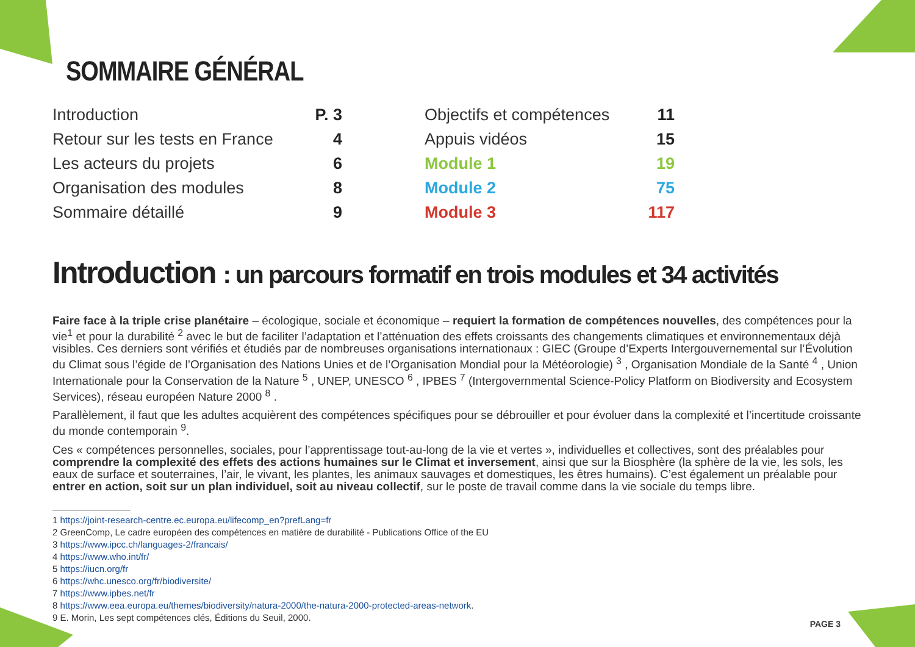SOMMAIRE GÉNÉRAL
Introduction P. 3
Retour sur les tests en France 4
Les acteurs du projets 6
Organisation des modules 8
Sommaire détaillé 9
Objectifs et compétences 11
Appuis vidéos 15
Module 1 19
Module 2 75
Module 3 117
Introduction : un parcours formatif en trois modules et 34 activités
Faire face à la triple crise planétaire – écologique, sociale et économique – requiert la formation de compétences nouvelles, des compétences pour la vie<sup>1</sup> et pour la durabilité <sup>2</sup> avec le but de faciliter l’adaptation et l’atténuation des effets croissants des changements climatiques et environnementaux déjà visibles. Ces derniers sont vérifiés et étudiés par de nombreuses organisations internationaux : GIEC (Groupe d’Experts Intergouvernemental sur l’Évolution du Climat sous l’égide de l’Organisation des Nations Unies et de l’Organisation Mondial pour la Météorologie) <sup>3</sup> , Organisation Mondiale de la Santé <sup>4</sup> , Union Internationale pour la Conservation de la Nature <sup>5</sup> , UNEP, UNESCO <sup>6</sup> , IPBES <sup>7</sup> (Intergovernmental Science-Policy Platform on Biodiversity and Ecosystem Services), réseau européen Nature 2000 <sup>8</sup> .
Parallèlement, il faut que les adultes acquièrent des compétences spécifiques pour se débrouiller et pour évoluer dans la complexité et l’incertitude croissante du monde contemporain <sup>9</sup>.
Ces « compétences personnelles, sociales, pour l’apprentissage tout-au-long de la vie et vertes », individuelles et collectives, sont des préalables pour comprendre la complexité des effets des actions humaines sur le Climat et inversement, ainsi que sur la Biosphère (la sphère de la vie, les sols, les eaux de surface et souterraines, l’air, le vivant, les plantes, les animaux sauvages et domestiques, les êtres humains). C’est également un préalable pour entrer en action, soit sur un plan individuel, soit au niveau collectif, sur le poste de travail comme dans la vie sociale du temps libre.
1 https://joint-research-centre.ec.europa.eu/lifecomp_en?prefLang=fr
2 GreenComp, Le cadre européen des compétences en matière de durabilité - Publications Office of the EU
3 https://www.ipcc.ch/languages-2/francais/
4 https://www.who.int/fr/
5 https://iucn.org/fr
6 https://whc.unesco.org/fr/biodiversite/
7 https://www.ipbes.net/fr
8 https://www.eea.europa.eu/themes/biodiversity/natura-2000/the-natura-2000-protected-areas-network.
9 E. Morin, Les sept compétences clés, Éditions du Seuil, 2000.
PAGE 3